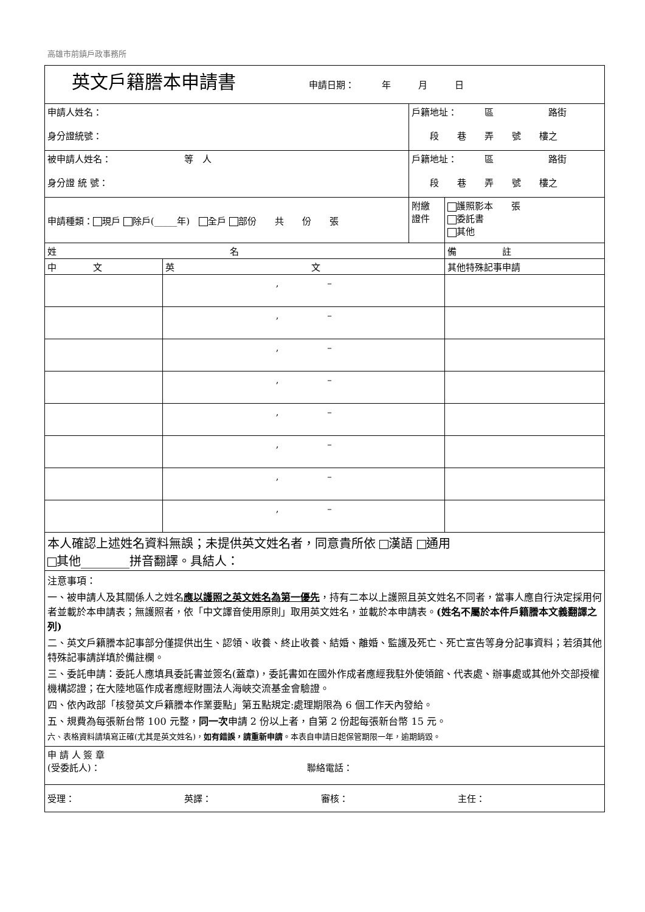高雄市前鎮戶政事務所
| 英文戶籍謄本申請書 申請日期： 年 月 日 | | | |
| 申請人姓名： 身分證統號： | | 戶籍地址： 區 路街 段 巷 弄 號 樓之 | |
| 被申請人姓名： 等 人 身分證 統 號： | | 戶籍地址： 區 路街 段 巷 弄 號 樓之 | |
| 申請種類： 現戶 除戶(_____年) 全戶 部份 共 份 張 | | 附繳 證件 | 護照影本 張 委託書 其他 |
| 姓 名 | | | 備 註 |
| 中 文 | 英 文 | | 其他特殊記事申請 |
| | , – | | |
| | , – | | |
| | , – | | |
| | , – | | |
| | , – | | |
| | , – | | |
| | , – | | |
| | , – | | |
| 本人確認上述姓名資料無誤；未提供英文姓名者，同意貴所依 漢語 通用 其他________拼音翻譯。具結人： | | | |
| 注意事項： 一、被申請人及其關係人之姓名 應以護照之英文姓名為第一優先 ，持有二本以上護照且英文姓名不同者，當事人應自行決定採用何者並載於本申請表；無護照者，依「中文譯音使用原則」取用英文姓名，並載於本申請表。 (姓名不屬於本件戶籍謄本文義翻譯之列) 二、英文戶籍謄本記事部分僅提供出生、認領、收養、終止收養、結婚、離婚、監護及死亡、死亡宣告等身分記事資料；若須其他特殊記事請詳填於備註欄。 三、委託申請：委託人應填具委託書並簽名(蓋章)，委託書如在國外作成者應經我駐外使領館、代表處、辦事處或其他外交部授權機構認證；在大陸地區作成者應經財團法人海峽交流基金會驗證。 四、依內政部「核發英文戶籍謄本作業要點」第五點規定:處理期限為 6 個工作天內發給。 五、規費為每張新台幣 100 元整， 同一次 申請 2 份以上者，自第 2 份起每張新台幣 15 元。 六、表格資料請填寫正確(尤其是英文姓名)， 如有錯誤，請重新申請 。本表自申請日起保管期限一年，逾期銷毀。 | | | |
| 申 請 人 簽 章 (受委託人)： 聯絡電話： | | | |
| 受理： 英譯： 審核： 主任： | | | |